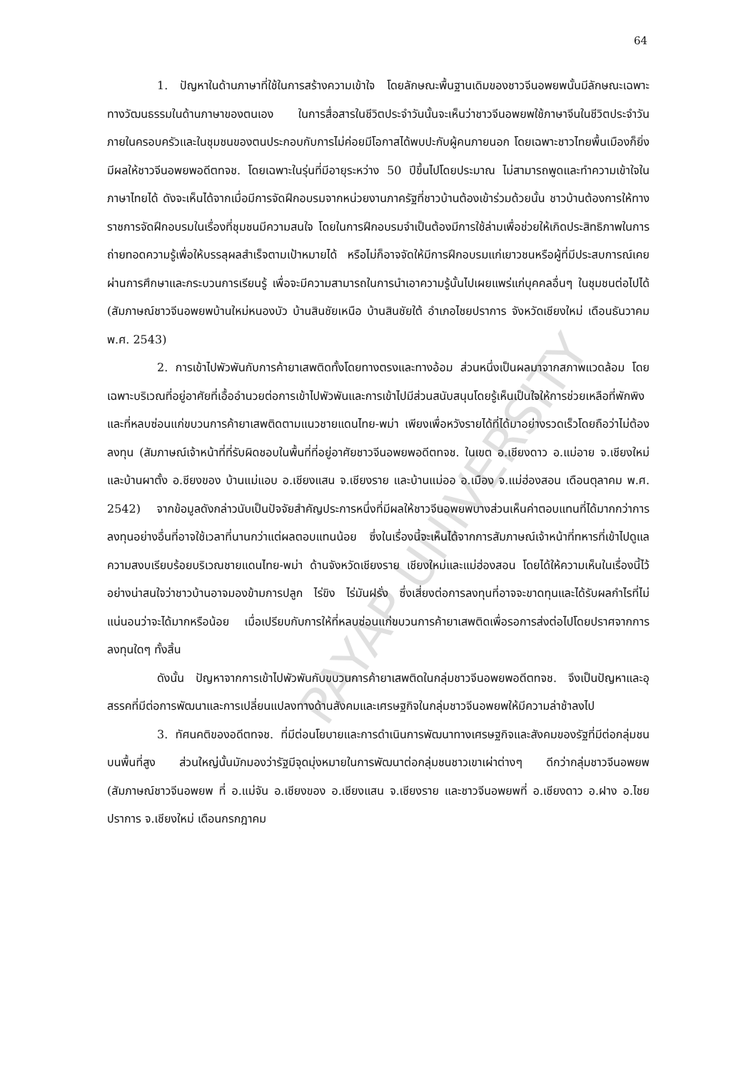PAYAP UNIVERSITY
64
1. ปัญหาในด้านภาษาที่ใช้ในการสร้างความเข้าใจ โดยลักษณะพื้นฐานเดิมของชาวจีนอพยพนั้นมีลักษณะเฉพาะทางวัฒนธรรมในด้านภาษาของตนเอง ในการสื่อสารในชีวิตประจำวันนั้นจะเห็นว่าชาวจีนอพยพใช้ภาษาจีนในชีวิตประจำวันภายในครอบครัวและในชุมชนของตนประกอบกับการไม่ค่อยมีโอกาสได้พบปะกับผู้คนภายนอก โดยเฉพาะชาวไทยพื้นเมืองก็ยิ่งมีผลให้ชาวจีนอพยพอดีตทจช. โดยเฉพาะในรุ่นที่มีอายุระหว่าง 50 ปีขึ้นไปโดยประมาณ ไม่สามารถพูดและทำความเข้าใจในภาษาไทยได้ ดังจะเห็นได้จากเมื่อมีการจัดฝึกอบรมจากหน่วยงานภาครัฐที่ชาวบ้านต้องเข้าร่วมด้วยนั้น ชาวบ้านต้องการให้ทางราชการจัดฝึกอบรมในเรื่องที่ชุมชนมีความสนใจ โดยในการฝึกอบรมจำเป็นต้องมีการใช้ล่ามเพื่อช่วยให้เกิดประสิทธิภาพในการถ่ายทอดความรู้เพื่อให้บรรลุผลสำเร็จตามเป้าหมายได้ หรือไม่ก็อาจจัดให้มีการฝึกอบรมแก่เยาวชนหรือผู้ที่มีประสบการณ์เคยผ่านการศึกษาและกระบวนการเรียนรู้ เพื่อจะมีความสามารถในการนำเอาความรู้นั้นไปเผยแพร่แก่บุคคลอื่นๆ ในชุมชนต่อไปได้ (สัมภาษณ์ชาวจีนอพยพบ้านใหม่หนองบัว บ้านสินชัยเหนือ บ้านสินชัยใต้ อำเภอไชยปราการ จังหวัดเชียงใหม่ เดือนธันวาคม พ.ศ. 2543)
2. การเข้าไปพัวพันกับการค้ายาเสพติดทั้งโดยทางตรงและทางอ้อม ส่วนหนึ่งเป็นผลมาจากสภาพแวดล้อม โดยเฉพาะบริเวณที่อยู่อาศัยที่เอื้ออำนวยต่อการเข้าไปพัวพันและการเข้าไปมีส่วนสนับสนุนโดยรู้เห็นเป็นใจให้การช่วยเหลือที่พักพิงและที่หลบซ่อนแก่ขบวนการค้ายาเสพติดตามแนวชายแดนไทย-พม่า เพียงเพื่อหวังรายได้ที่ได้มาอย่างรวดเร็วโดยถือว่าไม่ต้องลงทุน (สัมภาษณ์เจ้าหน้าที่ที่รับผิดชอบในพื้นที่ที่อยู่อาศัยชาวจีนอพยพอดีตทจช. ในเขต อ.เชียงดาว อ.แม่อาย จ.เชียงใหม่ และบ้านผาตั้ง อ.ชียงของ บ้านแม่แอบ อ.เชียงแสน จ.เชียงราย และบ้านแม่ออ อ.เมือง จ.แม่ฮ่องสอน เดือนตุลาคม พ.ศ. 2542) จากข้อมูลดังกล่าวนับเป็นปัจจัยสำคัญประการหนึ่งที่มีผลให้ชาวจีนอพยพบางส่วนเห็นค่าตอบแทนที่ได้มากกว่าการลงทุนอย่างอื่นที่อาจใช้เวลาที่นานกว่าแต่ผลตอบแทนน้อย ซึ่งในเรื่องนี้จะเห็นได้จากการสัมภาษณ์เจ้าหน้าที่ทหารที่เข้าไปดูแลความสงบเรียบร้อยบริเวณชายแดนไทย-พม่า ด้านจังหวัดเชียงราย เชียงใหม่และแม่ฮ่องสอน โดยได้ให้ความเห็นในเรื่องนี้ไว้อย่างน่าสนใจว่าชาวบ้านอาจมองข้ามการปลูก ไร่ขิง ไร่มันฝรั่ง ซึ่งเสี่ยงต่อการลงทุนที่อาจจะขาดทุนและได้รับผลกำไรที่ไม่แน่นอนว่าจะได้มากหรือน้อย เมื่อเปรียบกับการให้ที่หลบซ่อนแก่ขบวนการค้ายาเสพติดเพื่อรอการส่งต่อไปโดยปราศจากการลงทุนใดๆ ทั้งสิ้น
ดังนั้น ปัญหาจากการเข้าไปพัวพันกับขบวนการค้ายาเสพติดในกลุ่มชาวจีนอพยพอดีตทจช. จึงเป็นปัญหาและอุสรรคที่มีต่อการพัฒนาและการเปลี่ยนแปลงทางด้านสังคมและเศรษฐกิจในกลุ่มชาวจีนอพยพให้มีความล่าช้าลงไป
3. ทัศนคติของอดีตทจช. ที่มีต่อนโยบายและการดำเนินการพัฒนาทางเศรษฐกิจและสังคมของรัฐที่มีต่อกลุ่มชนบนพื้นที่สูง ส่วนใหญ่นั้นมักมองว่ารัฐมีจุดมุ่งหมายในการพัฒนาต่อกลุ่มชนชาวเขาเผ่าต่างๆ ดีกว่ากลุ่มชาวจีนอพยพ (สัมภาษณ์ชาวจีนอพยพ ที่ อ.แม่จัน อ.เชียงของ อ.เชียงแสน จ.เชียงราย และชาวจีนอพยพที่ อ.เชียงดาว อ.ฝาง อ.ไชยปราการ จ.เชียงใหม่ เดือนกรกฎาคม